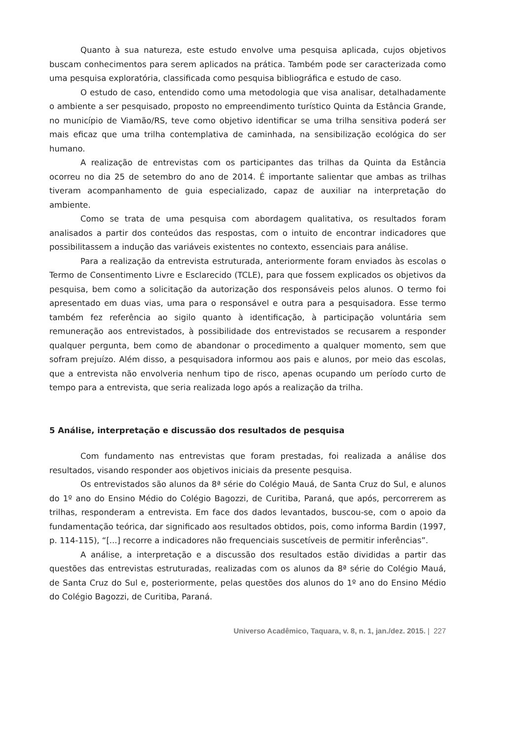Quanto à sua natureza, este estudo envolve uma pesquisa aplicada, cujos objetivos buscam conhecimentos para serem aplicados na prática. Também pode ser caracterizada como uma pesquisa exploratória, classificada como pesquisa bibliográfica e estudo de caso.
O estudo de caso, entendido como uma metodologia que visa analisar, detalhadamente o ambiente a ser pesquisado, proposto no empreendimento turístico Quinta da Estância Grande, no município de Viamão/RS, teve como objetivo identificar se uma trilha sensitiva poderá ser mais eficaz que uma trilha contemplativa de caminhada, na sensibilização ecológica do ser humano.
A realização de entrevistas com os participantes das trilhas da Quinta da Estância ocorreu no dia 25 de setembro do ano de 2014. É importante salientar que ambas as trilhas tiveram acompanhamento de guia especializado, capaz de auxiliar na interpretação do ambiente.
Como se trata de uma pesquisa com abordagem qualitativa, os resultados foram analisados a partir dos conteúdos das respostas, com o intuito de encontrar indicadores que possibilitassem a indução das variáveis existentes no contexto, essenciais para análise.
Para a realização da entrevista estruturada, anteriormente foram enviados às escolas o Termo de Consentimento Livre e Esclarecido (TCLE), para que fossem explicados os objetivos da pesquisa, bem como a solicitação da autorização dos responsáveis pelos alunos. O termo foi apresentado em duas vias, uma para o responsável e outra para a pesquisadora. Esse termo também fez referência ao sigilo quanto à identificação, à participação voluntária sem remuneração aos entrevistados, à possibilidade dos entrevistados se recusarem a responder qualquer pergunta, bem como de abandonar o procedimento a qualquer momento, sem que sofram prejuízo. Além disso, a pesquisadora informou aos pais e alunos, por meio das escolas, que a entrevista não envolveria nenhum tipo de risco, apenas ocupando um período curto de tempo para a entrevista, que seria realizada logo após a realização da trilha.
5 Análise, interpretação e discussão dos resultados de pesquisa
Com fundamento nas entrevistas que foram prestadas, foi realizada a análise dos resultados, visando responder aos objetivos iniciais da presente pesquisa.
Os entrevistados são alunos da 8ª série do Colégio Mauá, de Santa Cruz do Sul, e alunos do 1º ano do Ensino Médio do Colégio Bagozzi, de Curitiba, Paraná, que após, percorrerem as trilhas, responderam a entrevista. Em face dos dados levantados, buscou-se, com o apoio da fundamentação teórica, dar significado aos resultados obtidos, pois, como informa Bardin (1997, p. 114-115), “[...] recorre a indicadores não frequenciais suscetíveis de permitir inferências”.
A análise, a interpretação e a discussão dos resultados estão divididas a partir das questões das entrevistas estruturadas, realizadas com os alunos da 8ª série do Colégio Mauá, de Santa Cruz do Sul e, posteriormente, pelas questões dos alunos do 1º ano do Ensino Médio do Colégio Bagozzi, de Curitiba, Paraná.
Universo Acadêmico, Taquara, v. 8, n. 1, jan./dez. 2015. | 227